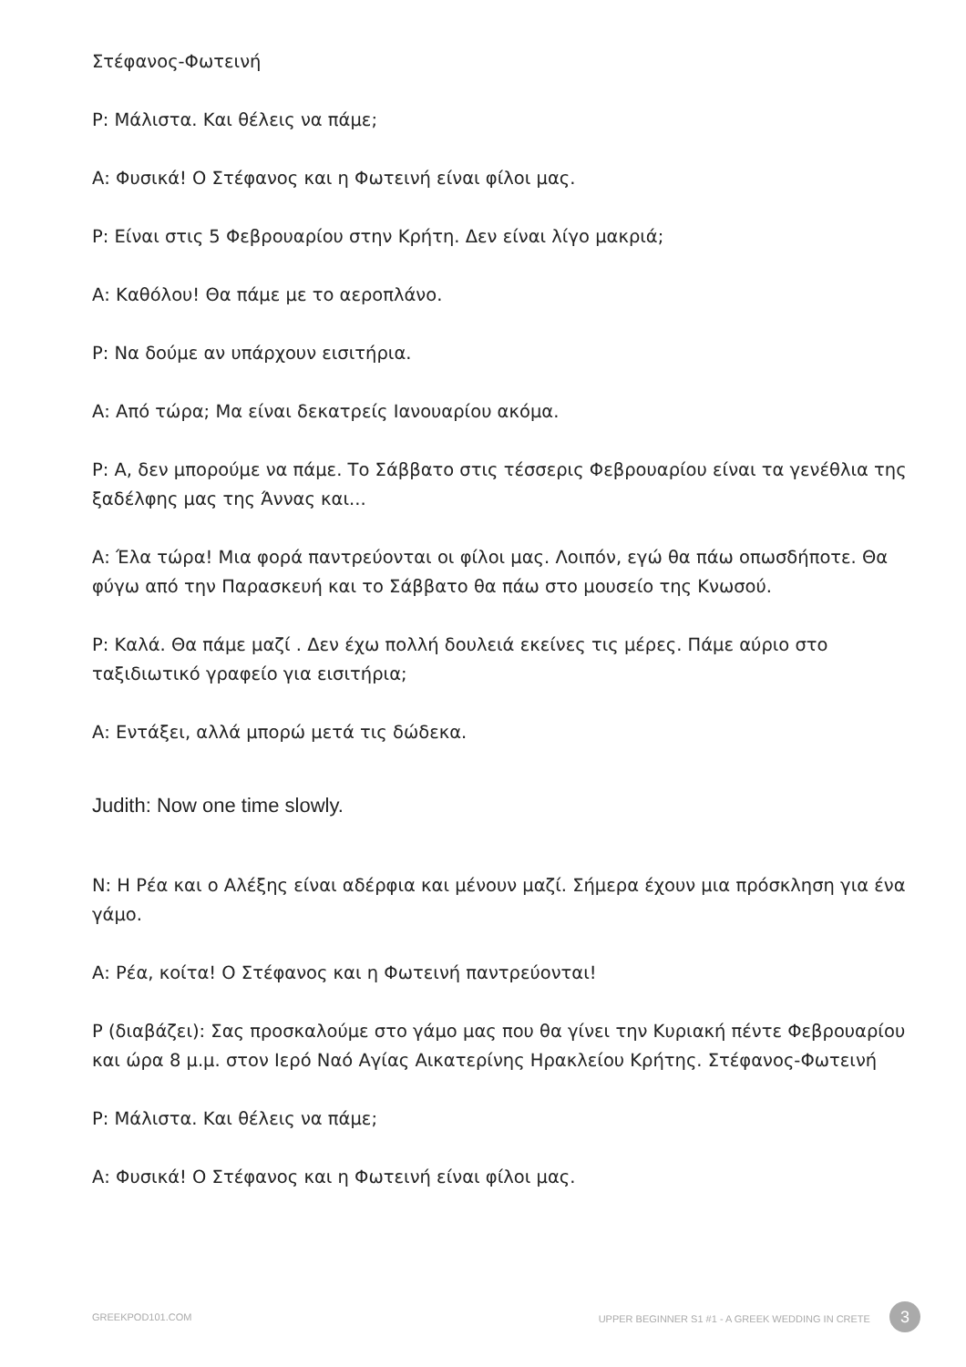Στέφανος-Φωτεινή
Ρ: Μάλιστα. Και θέλεις να πάμε;
Α: Φυσικά! Ο Στέφανος και η Φωτεινή είναι φίλοι μας.
Ρ: Είναι στις 5 Φεβρουαρίου στην Κρήτη. Δεν είναι λίγο μακριά;
Α: Καθόλου! Θα πάμε με το αεροπλάνο.
Ρ: Να δούμε αν υπάρχουν εισιτήρια.
Α: Από τώρα; Μα είναι δεκατρείς Ιανουαρίου ακόμα.
Ρ: Α, δεν μπορούμε να πάμε. Το Σάββατο στις τέσσερις Φεβρουαρίου είναι τα γενέθλια της ξαδέλφης μας της Άννας και...
Α: Έλα τώρα! Μια φορά παντρεύονται οι φίλοι μας. Λοιπόν, εγώ θα πάω οπωσδήποτε. Θα φύγω από την Παρασκευή και το Σάββατο θα πάω στο μουσείο της Κνωσού.
Ρ: Καλά. Θα πάμε μαζί . Δεν έχω πολλή δουλειά εκείνες τις μέρες. Πάμε αύριο στο ταξιδιωτικό γραφείο για εισιτήρια;
Α: Εντάξει, αλλά μπορώ μετά τις δώδεκα.
Judith: Now one time slowly.
Ν: Η Ρέα και ο Αλέξης είναι αδέρφια και μένουν μαζί. Σήμερα έχουν μια πρόσκληση για ένα γάμο.
Α: Ρέα, κοίτα! Ο Στέφανος και η Φωτεινή παντρεύονται!
Ρ (διαβάζει): Σας προσκαλούμε στο γάμο μας που θα γίνει την Κυριακή πέντε Φεβρουαρίου και ώρα 8 μ.μ. στον Ιερό Ναό Αγίας Αικατερίνης Ηρακλείου Κρήτης. Στέφανος-Φωτεινή
Ρ: Μάλιστα. Και θέλεις να πάμε;
Α: Φυσικά! Ο Στέφανος και η Φωτεινή είναι φίλοι μας.
GREEKPOD101.COM UPPER BEGINNER S1 #1 - A GREEK WEDDING IN CRETE 3